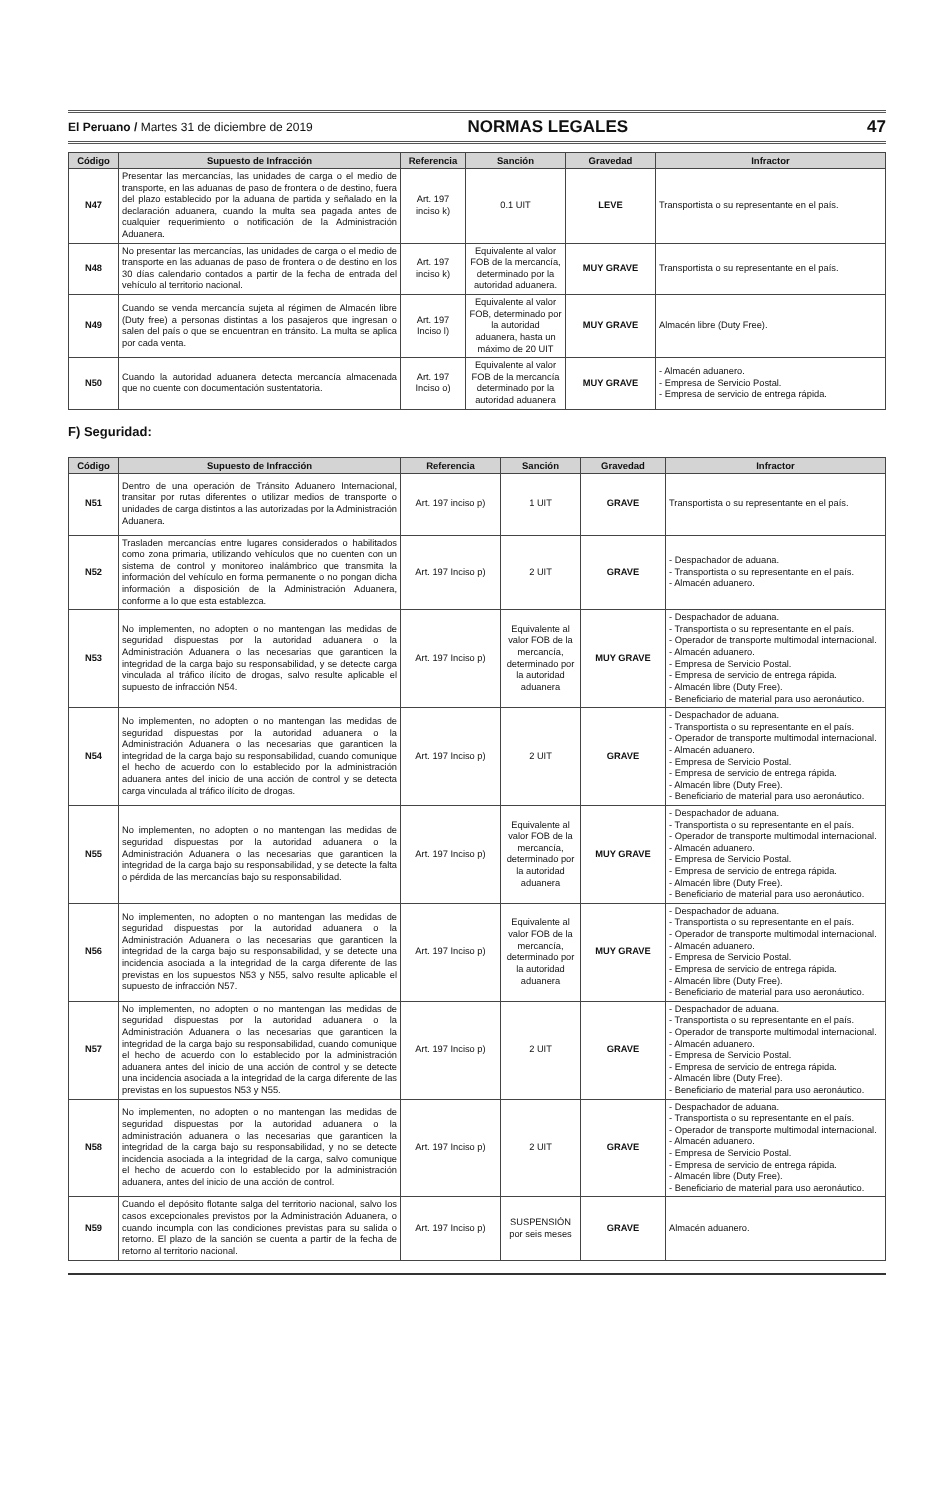El Peruano / Martes 31 de diciembre de 2019 NORMAS LEGALES 47
| Código | Supuesto de Infracción | Referencia | Sanción | Gravedad | Infractor |
| --- | --- | --- | --- | --- | --- |
| N47 | Presentar las mercancías, las unidades de carga o el medio de transporte, en las aduanas de paso de frontera o de destino, fuera del plazo establecido por la aduana de partida y señalado en la declaración aduanera, cuando la multa sea pagada antes de cualquier requerimiento o notificación de la Administración Aduanera. | Art. 197 inciso k) | 0.1 UIT | LEVE | Transportista o su representante en el país. |
| N48 | No presentar las mercancías, las unidades de carga o el medio de transporte en las aduanas de paso de frontera o de destino en los 30 días calendario contados a partir de la fecha de entrada del vehículo al territorio nacional. | Art. 197 inciso k) | Equivalente al valor FOB de la mercancía, determinado por la autoridad aduanera. | MUY GRAVE | Transportista o su representante en el país. |
| N49 | Cuando se venda mercancía sujeta al régimen de Almacén libre (Duty free) a personas distintas a los pasajeros que ingresan o salen del país o que se encuentran en tránsito. La multa se aplica por cada venta. | Art. 197 Inciso l) | Equivalente al valor FOB, determinado por la autoridad aduanera, hasta un máximo de 20 UIT | MUY GRAVE | Almacén libre (Duty Free). |
| N50 | Cuando la autoridad aduanera detecta mercancía almacenada que no cuente con documentación sustentatoria. | Art. 197 Inciso o) | Equivalente al valor FOB de la mercancía determinado por la autoridad aduanera | MUY GRAVE | - Almacén aduanero. - Empresa de Servicio Postal. - Empresa de servicio de entrega rápida. |
F) Seguridad:
| Código | Supuesto de Infracción | Referencia | Sanción | Gravedad | Infractor |
| --- | --- | --- | --- | --- | --- |
| N51 | Dentro de una operación de Tránsito Aduanero Internacional, transitar por rutas diferentes o utilizar medios de transporte o unidades de carga distintos a las autorizadas por la Administración Aduanera. | Art. 197 inciso p) | 1 UIT | GRAVE | Transportista o su representante en el país. |
| N52 | Trasladen mercancías entre lugares considerados o habilitados como zona primaria, utilizando vehículos que no cuenten con un sistema de control y monitoreo inalámbrico que transmita la información del vehículo en forma permanente o no pongan dicha información a disposición de la Administración Aduanera, conforme a lo que esta establezca. | Art. 197 Inciso p) | 2 UIT | GRAVE | - Despachador de aduana. - Transportista o su representante en el país. - Almacén aduanero. |
| N53 | No implementen, no adopten o no mantengan las medidas de seguridad dispuestas por la autoridad aduanera o la Administración Aduanera o las necesarias que garanticen la integridad de la carga bajo su responsabilidad, y se detecte carga vinculada al tráfico ilícito de drogas, salvo resulte aplicable el supuesto de infracción N54. | Art. 197 Inciso p) | Equivalente al valor FOB de la mercancía, determinado por la autoridad aduanera | MUY GRAVE | - Despachador de aduana. - Transportista o su representante en el país. - Operador de transporte multimodal internacional. - Almacén aduanero. - Empresa de Servicio Postal. - Empresa de servicio de entrega rápida. - Almacén libre (Duty Free). - Beneficiario de material para uso aeronáutico. |
| N54 | No implementen, no adopten o no mantengan las medidas de seguridad dispuestas por la autoridad aduanera o la Administración Aduanera o las necesarias que garanticen la integridad de la carga bajo su responsabilidad, cuando comunique el hecho de acuerdo con lo establecido por la administración aduanera antes del inicio de una acción de control y se detecta carga vinculada al tráfico ilícito de drogas. | Art. 197 Inciso p) | 2 UIT | GRAVE | - Despachador de aduana. - Transportista o su representante en el país. - Operador de transporte multimodal internacional. - Almacén aduanero. - Empresa de Servicio Postal. - Empresa de servicio de entrega rápida. - Almacén libre (Duty Free). - Beneficiario de material para uso aeronáutico. |
| N55 | No implementen, no adopten o no mantengan las medidas de seguridad dispuestas por la autoridad aduanera o la Administración Aduanera o las necesarias que garanticen la integridad de la carga bajo su responsabilidad, y se detecte la falta o pérdida de las mercancías bajo su responsabilidad. | Art. 197 Inciso p) | Equivalente al valor FOB de la mercancía, determinado por la autoridad aduanera | MUY GRAVE | - Despachador de aduana. - Transportista o su representante en el país. - Operador de transporte multimodal internacional. - Almacén aduanero. - Empresa de Servicio Postal. - Empresa de servicio de entrega rápida. - Almacén libre (Duty Free). - Beneficiario de material para uso aeronáutico. |
| N56 | No implementen, no adopten o no mantengan las medidas de seguridad dispuestas por la autoridad aduanera o la Administración Aduanera o las necesarias que garanticen la integridad de la carga bajo su responsabilidad, y se detecte una incidencia asociada a la integridad de la carga diferente de las previstas en los supuestos N53 y N55, salvo resulte aplicable el supuesto de infracción N57. | Art. 197 Inciso p) | Equivalente al valor FOB de la mercancía, determinado por la autoridad aduanera | MUY GRAVE | - Despachador de aduana. - Transportista o su representante en el país. - Operador de transporte multimodal internacional. - Almacén aduanero. - Empresa de Servicio Postal. - Empresa de servicio de entrega rápida. - Almacén libre (Duty Free). - Beneficiario de material para uso aeronáutico. |
| N57 | No implementen, no adopten o no mantengan las medidas de seguridad dispuestas por la autoridad aduanera o la Administración Aduanera o las necesarias que garanticen la integridad de la carga bajo su responsabilidad, cuando comunique el hecho de acuerdo con lo establecido por la administración aduanera antes del inicio de una acción de control y se detecte una incidencia asociada a la integridad de la carga diferente de las previstas en los supuestos N53 y N55. | Art. 197 Inciso p) | 2 UIT | GRAVE | - Despachador de aduana. - Transportista o su representante en el país. - Operador de transporte multimodal internacional. - Almacén aduanero. - Empresa de Servicio Postal. - Empresa de servicio de entrega rápida. - Almacén libre (Duty Free). - Beneficiario de material para uso aeronáutico. |
| N58 | No implementen, no adopten o no mantengan las medidas de seguridad dispuestas por la autoridad aduanera o la administración aduanera o las necesarias que garanticen la integridad de la carga bajo su responsabilidad, y no se detecte incidencia asociada a la integridad de la carga, salvo comunique el hecho de acuerdo con lo establecido por la administración aduanera, antes del inicio de una acción de control. | Art. 197 Inciso p) | 2 UIT | GRAVE | - Despachador de aduana. - Transportista o su representante en el país. - Operador de transporte multimodal internacional. - Almacén aduanero. - Empresa de Servicio Postal. - Empresa de servicio de entrega rápida. - Almacén libre (Duty Free). - Beneficiario de material para uso aeronáutico. |
| N59 | Cuando el depósito flotante salga del territorio nacional, salvo los casos excepcionales previstos por la Administración Aduanera, o cuando incumpla con las condiciones previstas para su salida o retorno. El plazo de la sanción se cuenta a partir de la fecha de retorno al territorio nacional. | Art. 197 Inciso p) | SUSPENSIÓN por seis meses | GRAVE | Almacén aduanero. |